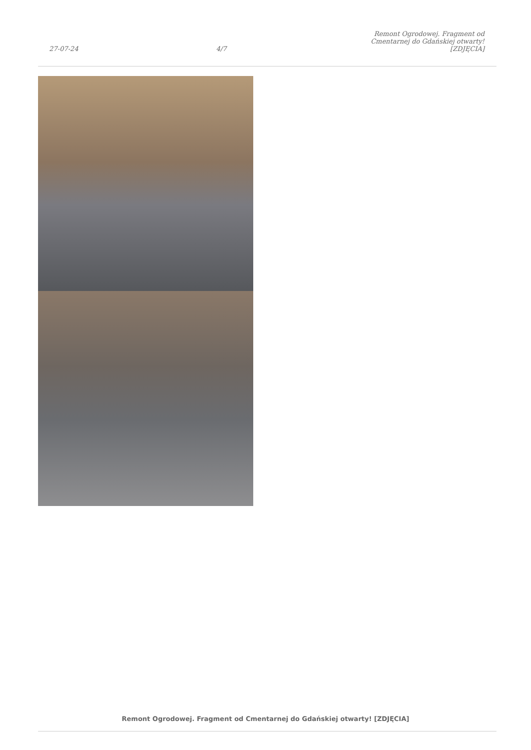27-07-24 4/7 Remont Ogrodowej. Fragment od Cmentarnej do Gdańskiej otwarty! [ZDJĘCIA]
Remont Ogrodowej. Fragment od Cmentarnej do Gdańskiej otwarty! [ZDJĘCIA]